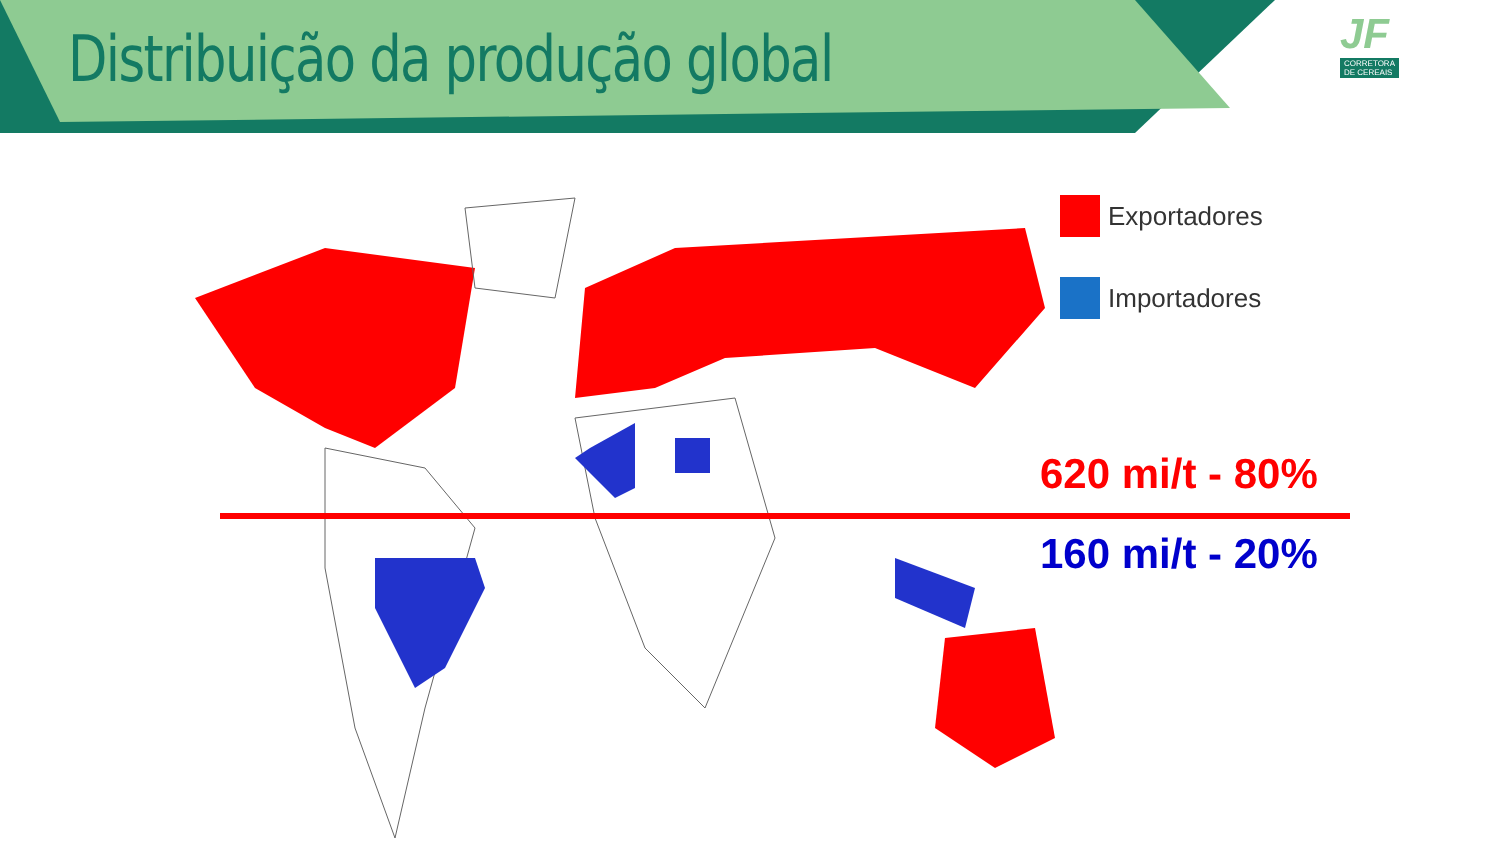Distribuição da produção global
JF
CORRETORA
DE CEREAIS
Exportadores
Importadores
620 mi/t - 80%
160 mi/t - 20%